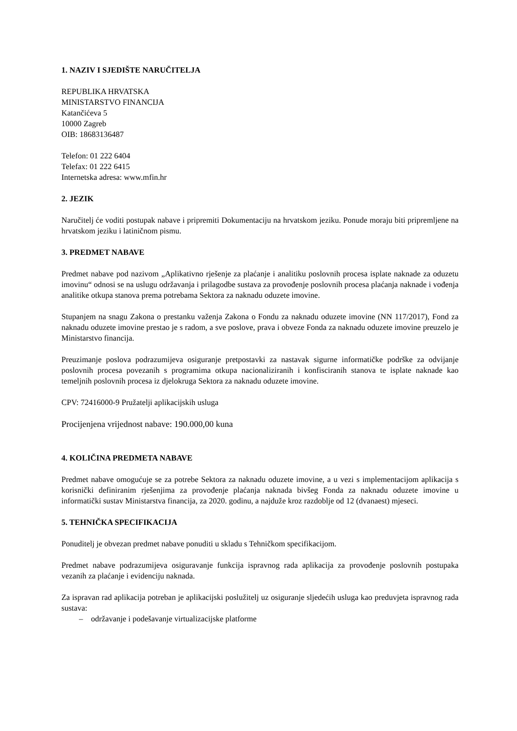1. NAZIV I SJEDIŠTE NARUČITELJA
REPUBLIKA HRVATSKA
MINISTARSTVO FINANCIJA
Katančićeva 5
10000 Zagreb
OIB: 18683136487
Telefon: 01 222 6404
Telefax: 01 222 6415
Internetska adresa: www.mfin.hr
2. JEZIK
Naručitelj će voditi postupak nabave i pripremiti Dokumentaciju na hrvatskom jeziku. Ponude moraju biti pripremljene na hrvatskom jeziku i latiničnom pismu.
3. PREDMET NABAVE
Predmet nabave pod nazivom „Aplikativno rješenje za plaćanje i analitiku poslovnih procesa isplate naknade za oduzetu imovinu“ odnosi se na uslugu održavanja i prilagodbe sustava za provođenje poslovnih procesa plaćanja naknade i vođenja analitike otkupa stanova prema potrebama Sektora za naknadu oduzete imovine.
Stupanjem na snagu Zakona o prestanku važenja Zakona o Fondu za naknadu oduzete imovine (NN 117/2017), Fond za naknadu oduzete imovine prestao je s radom, a sve poslove, prava i obveze Fonda za naknadu oduzete imovine preuzelo je Ministarstvo financija.
Preuzimanje poslova podrazumijeva osiguranje pretpostavki za nastavak sigurne informatičke podrške za odvijanje poslovnih procesa povezanih s programima otkupa nacionaliziranih i konfisciranih stanova te isplate naknade kao temeljnih poslovnih procesa iz djelokruga Sektora za naknadu oduzete imovine.
CPV: 72416000-9 Pružatelji aplikacijskih usluga
Procijenjena vrijednost nabave: 190.000,00 kuna
4. KOLIČINA PREDMETA NABAVE
Predmet nabave omogućuje se za potrebe Sektora za naknadu oduzete imovine, a u vezi s implementacijom aplikacija s korisnički definiranim rješenjima za provođenje plaćanja naknada bivšeg Fonda za naknadu oduzete imovine u informatički sustav Ministarstva financija, za 2020. godinu, a najduže kroz razdoblje od 12 (dvanaest) mjeseci.
5. TEHNIČKA SPECIFIKACIJA
Ponuditelj je obvezan predmet nabave ponuditi u skladu s Tehničkom specifikacijom.
Predmet nabave podrazumijeva osiguravanje funkcija ispravnog rada aplikacija za provođenje poslovnih postupaka vezanih za plaćanje i evidenciju naknada.
Za ispravan rad aplikacija potreban je aplikacijski poslužitelj uz osiguranje sljedećih usluga kao preduvjeta ispravnog rada sustava:
– održavanje i podešavanje virtualizacijske platforme